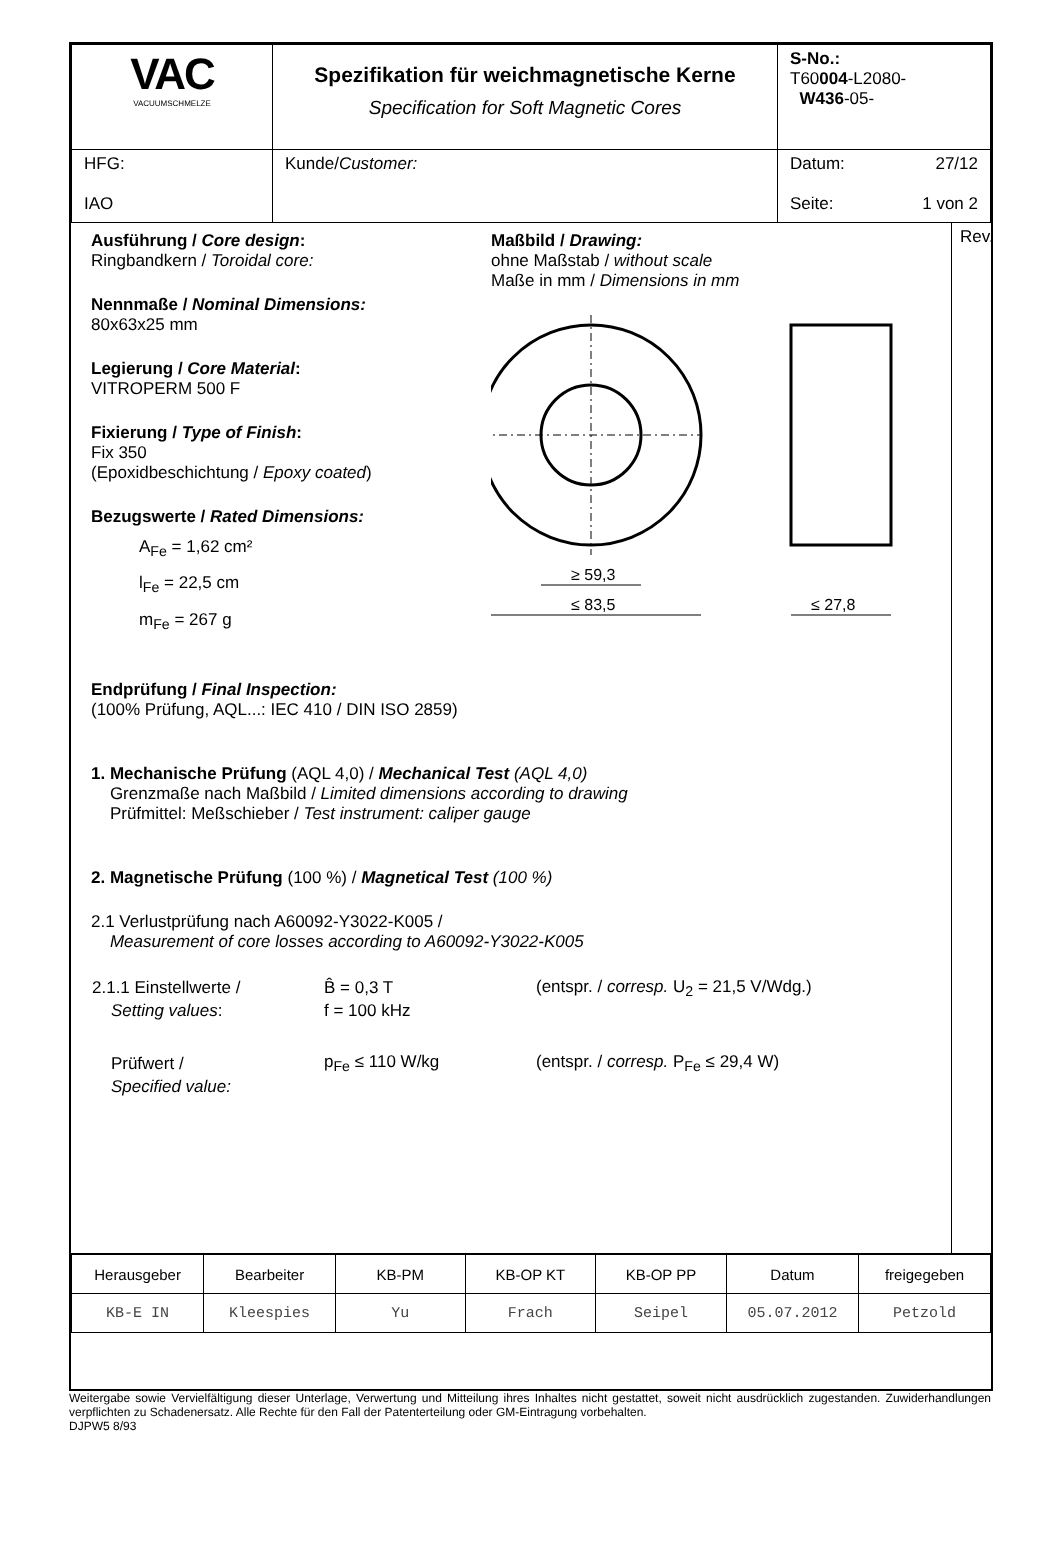| VAC VACUUMSCHMELZE | Spezifikation für weichmagnetische Kerne Specification for Soft Magnetic Cores | S-No.: T60 004 -L2080- W436 -05- |
| HFG: IAO | Kunde/ Customer: | Datum: 27/12 Seite: 1 von 2 |
Ausführung / Core design:
Ringbandkern / Toroidal core:
Nennmaße / Nominal Dimensions:
80x63x25 mm
Legierung / Core Material:
VITROPERM 500 F
Fixierung / Type of Finish:
Fix 350
(Epoxidbeschichtung / Epoxy coated)
Bezugswerte / Rated Dimensions:
A<sub>Fe</sub> = 1,62 cm²
l<sub>Fe</sub> = 22,5 cm
m<sub>Fe</sub> = 267 g
Maßbild / Drawing:
ohne Maßstab / without scale
Maße in mm / Dimensions in mm
≥ 59,3
≤ 83,5
≤ 27,8
Endprüfung / Final Inspection:
(100% Prüfung, AQL...: IEC 410 / DIN ISO 2859)
1. Mechanische Prüfung (AQL 4,0) / Mechanical Test (AQL 4,0)
Grenzmaße nach Maßbild / Limited dimensions according to drawing
Prüfmittel: Meßschieber / Test instrument: caliper gauge
2. Magnetische Prüfung (100 %) / Magnetical Test (100 %)
2.1 Verlustprüfung nach A60092-Y3022-K005 /
Measurement of core losses according to A60092-Y3022-K005
| 2.1.1 Einstellwerte / | B̂ = 0,3 T | (entspr. / corresp. U<sub>2</sub> = 21,5 V/Wdg.) |
| Setting values : | f = 100 kHz | |
| Prüfwert / | p<sub>Fe</sub> ≤ 110 W/kg | (entspr. / corresp. P<sub>Fe</sub> ≤ 29,4 W) |
| Specified value: | | |
Rev.
| Herausgeber | Bearbeiter | KB-PM | KB-OP KT | KB-OP PP | Datum | freigegeben |
| KB-E IN | Kleespies | Yu | Frach | Seipel | 05.07.2012 | Petzold |
Weitergabe sowie Vervielfältigung dieser Unterlage, Verwertung und Mitteilung ihres Inhaltes nicht gestattet, soweit nicht ausdrücklich zugestanden. Zuwiderhandlungen verpflichten zu Schadenersatz. Alle Rechte für den Fall der Patenterteilung oder GM-Eintragung vorbehalten.
DJPW5 8/93